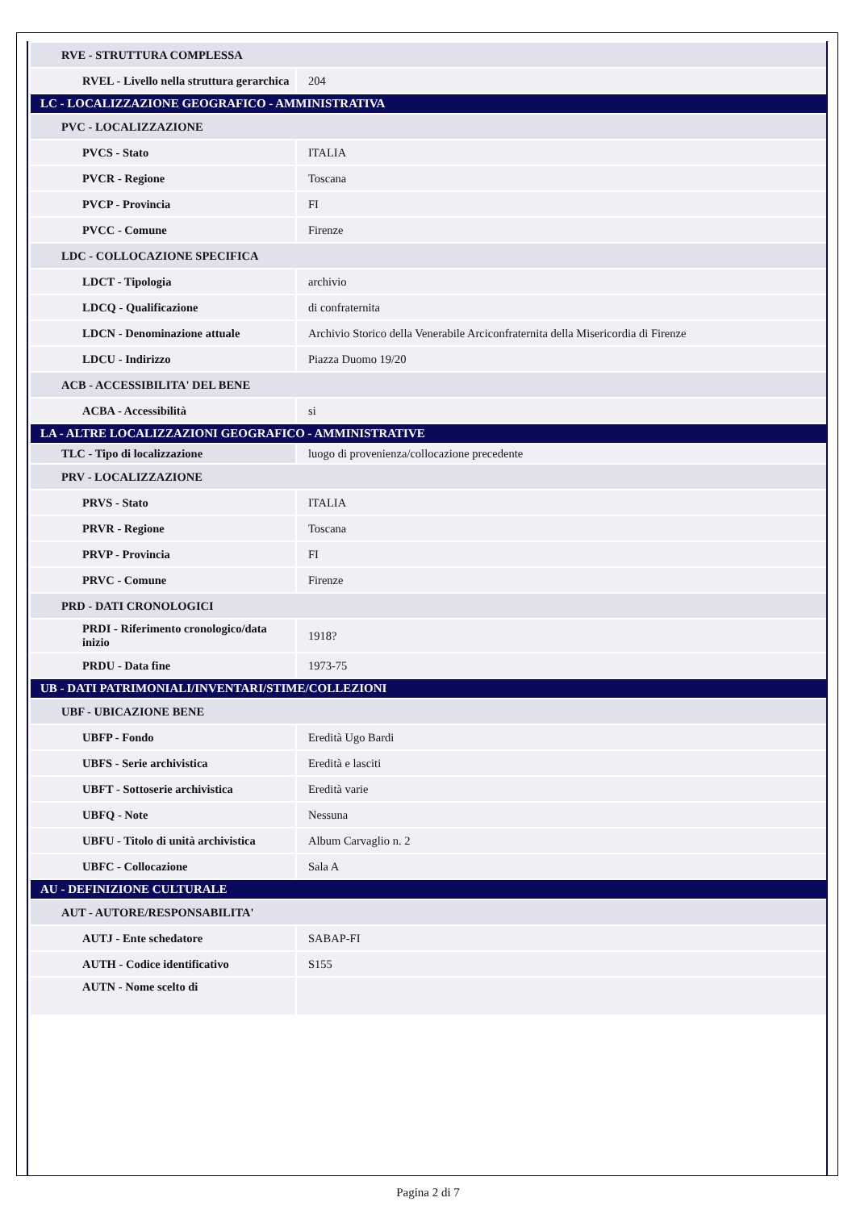| RVE - STRUTTURA COMPLESSA | |
| RVEL - Livello nella struttura gerarchica | 204 |
| LC - LOCALIZZAZIONE GEOGRAFICO - AMMINISTRATIVA | |
| PVC - LOCALIZZAZIONE | |
| PVCS - Stato | ITALIA |
| PVCR - Regione | Toscana |
| PVCP - Provincia | FI |
| PVCC - Comune | Firenze |
| LDC - COLLOCAZIONE SPECIFICA | |
| LDCT - Tipologia | archivio |
| LDCQ - Qualificazione | di confraternita |
| LDCN - Denominazione attuale | Archivio Storico della Venerabile Arciconfraternita della Misericordia di Firenze |
| LDCU - Indirizzo | Piazza Duomo 19/20 |
| ACB - ACCESSIBILITA' DEL BENE | |
| ACBA - Accessibilità | si |
| LA - ALTRE LOCALIZZAZIONI GEOGRAFICO - AMMINISTRATIVE | |
| TLC - Tipo di localizzazione | luogo di provenienza/collocazione precedente |
| PRV - LOCALIZZAZIONE | |
| PRVS - Stato | ITALIA |
| PRVR - Regione | Toscana |
| PRVP - Provincia | FI |
| PRVC - Comune | Firenze |
| PRD - DATI CRONOLOGICI | |
| PRDI - Riferimento cronologico/data inizio | 1918? |
| PRDU - Data fine | 1973-75 |
| UB - DATI PATRIMONIALI/INVENTARI/STIME/COLLEZIONI | |
| UBF - UBICAZIONE BENE | |
| UBFP - Fondo | Eredità Ugo Bardi |
| UBFS - Serie archivistica | Eredità e lasciti |
| UBFT - Sottoserie archivistica | Eredità varie |
| UBFQ - Note | Nessuna |
| UBFU - Titolo di unità archivistica | Album Carvaglio n. 2 |
| UBFC - Collocazione | Sala A |
| AU - DEFINIZIONE CULTURALE | |
| AUT - AUTORE/RESPONSABILITA' | |
| AUTJ - Ente schedatore | SABAP-FI |
| AUTH - Codice identificativo | S155 |
| AUTN - Nome scelto di | |
Pagina 2 di 7